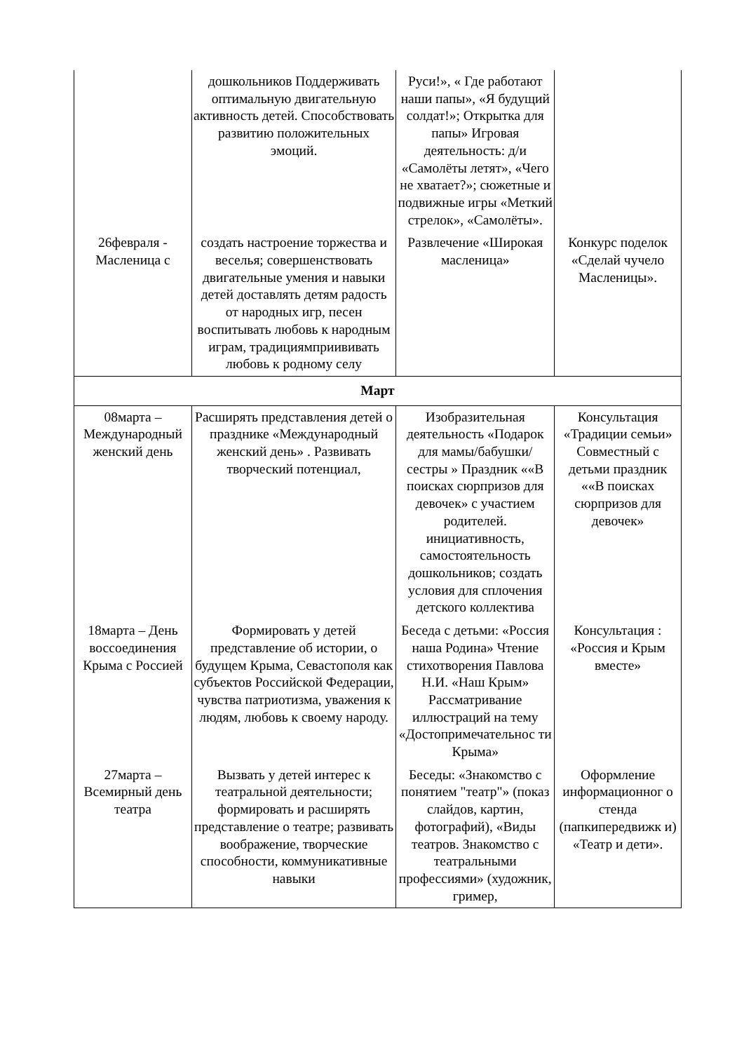| | дошкольников Поддерживать оптимальную двигательную активность детей. Способствовать развитию положительных эмоций. | Руси!», « Где работают наши папы», «Я будущий солдат!»; Открытка для папы» Игровая деятельность: д/и «Самолёты летят», «Чего не хватает?»; сюжетные и подвижные игры «Меткий стрелок», «Самолёты». | |
| 26февраля - Масленица с | создать настроение торжества и веселья; совершенствовать двигательные умения и навыки детей доставлять детям радость от народных игр, песен воспитывать любовь к народным играм, традициямприививать любовь к родному селу | Развлечение «Широкая масленица» | Конкурс поделок «Сделай чучело Масленицы». |
| Март | | | |
| 08марта – Международный женский день | Расширять представления детей о празднике «Международный женский день» . Развивать творческий потенциал, | Изобразительная деятельность «Подарок для мамы/бабушки/сестры » Праздник ««В поисках сюрпризов для девочек» с участием родителей. инициативность, самостоятельность дошкольников; создать условия для сплочения детского коллектива | Консультация «Традиции семьи» Совместный с детьми праздник ««В поисках сюрпризов для девочек» |
| 18марта – День воссоединения Крыма с Россией | Формировать у детей представление об истории, о будущем Крыма, Севастополя как субъектов Российской Федерации, чувства патриотизма, уважения к людям, любовь к своему народу. | Беседа с детьми: «Россия наша Родина» Чтение стихотворения Павлова Н.И. «Наш Крым» Рассматривание иллюстраций на тему «Достопримечательнос ти Крыма» | Консультация : «Россия и Крым вместе» |
| 27марта – Всемирный день театра | Вызвать у детей интерес к театральной деятельности; формировать и расширять представление о театре; развивать воображение, творческие способности, коммуникативные навыки | Беседы: «Знакомство с понятием "театр"» (показ слайдов, картин, фотографий), «Виды театров. Знакомство с театральными профессиями» (художник, гример, | Оформление информационног о стенда (папкипередвижк и) «Театр и дети». |